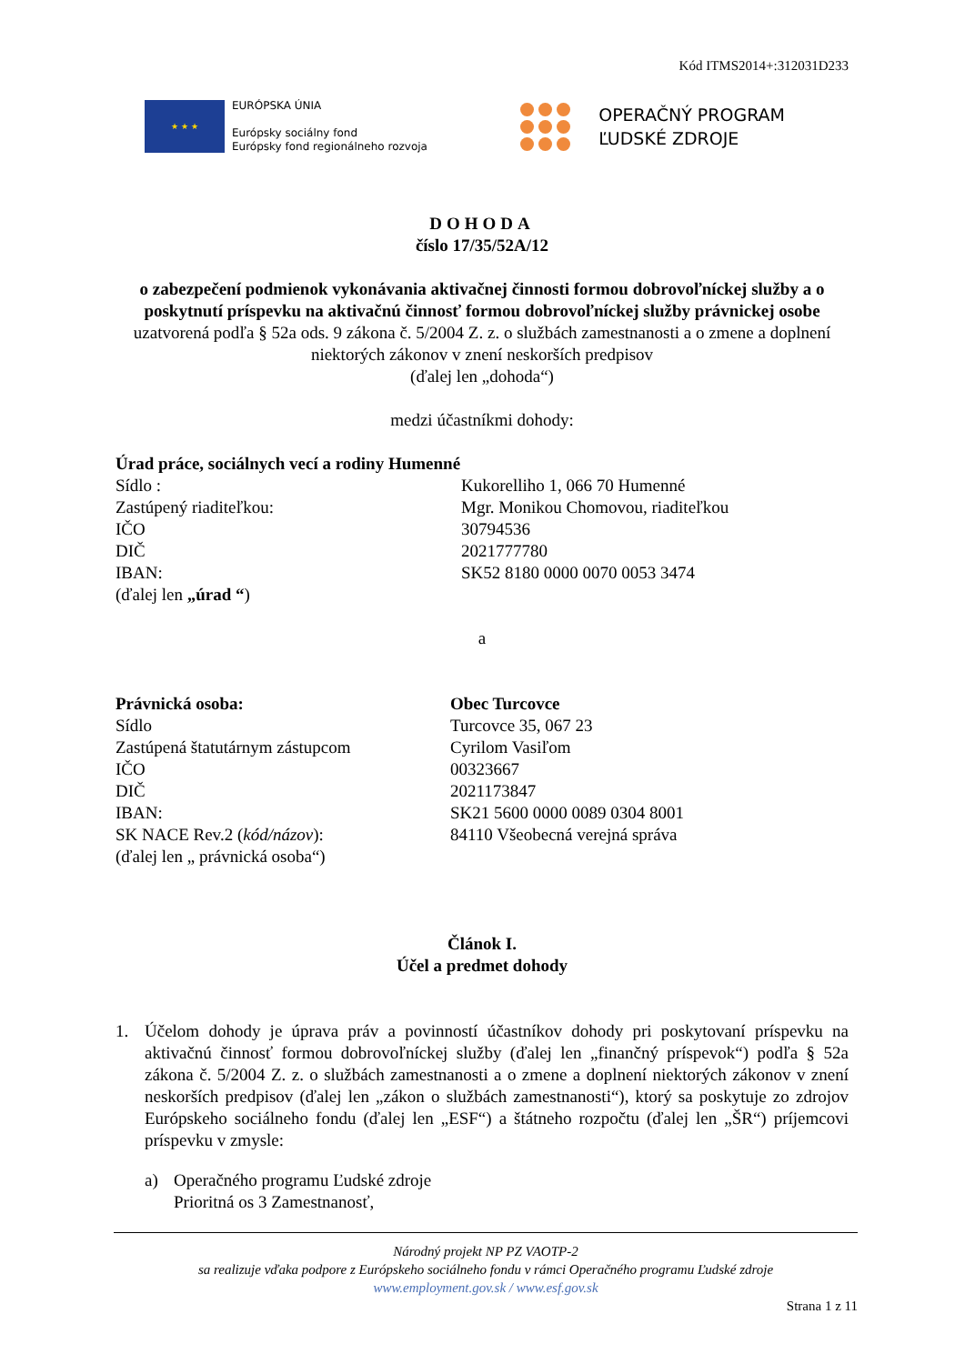Kód ITMS2014+:312031D233
★ ★ ★
EURÓPSKA ÚNIA
Európsky sociálny fond
Európsky fond regionálneho rozvoja
OPERAČNÝ PROGRAM
ĽUDSKÉ ZDROJE
DOHODA
číslo 17/35/52A/12
o zabezpečení podmienok vykonávania aktivačnej činnosti formou dobrovoľníckej služby a o poskytnutí príspevku na aktivačnú činnosť formou dobrovoľníckej služby právnickej osobe
uzatvorená podľa § 52a ods. 9 zákona č. 5/2004 Z. z. o službách zamestnanosti a o zmene a doplnení niektorých zákonov v znení neskorších predpisov
(ďalej len „dohoda“)
medzi účastníkmi dohody:
Úrad práce, sociálnych vecí a rodiny Humenné
Sídlo : Kukorelliho 1, 066 70 Humenné
Zastúpený riaditeľkou: Mgr. Monikou Chomovou, riaditeľkou
IČO 30794536
DIČ 2021777780
IBAN: SK52 8180 0000 0070 0053 3474
(ďalej len „úrad “)
a
Právnická osoba: Obec Turcovce
Sídlo Turcovce 35, 067 23
Zastúpená štatutárnym zástupcom Cyrilom Vasiľom
IČO 00323667
DIČ 2021173847
IBAN: SK21 5600 0000 0089 0304 8001
SK NACE Rev.2 (kód/názov): 84110 Všeobecná verejná správa
(ďalej len „ právnická osoba“)
Článok I.
Účel a predmet dohody
1. Účelom dohody je úprava práv a povinností účastníkov dohody pri poskytovaní príspevku na aktivačnú činnosť formou dobrovoľníckej služby (ďalej len „finančný príspevok“) podľa § 52a zákona č. 5/2004 Z. z. o službách zamestnanosti a o zmene a doplnení niektorých zákonov v znení neskorších predpisov (ďalej len „zákon o službách zamestnanosti“), ktorý sa poskytuje zo zdrojov Európskeho sociálneho fondu (ďalej len „ESF“) a štátneho rozpočtu (ďalej len „ŠR“) príjemcovi príspevku v zmysle:
a) Operačného programu Ľudské zdroje
Prioritná os 3 Zamestnanosť,
Národný projekt NP PZ VAOTP-2
sa realizuje vďaka podpore z Európskeho sociálneho fondu v rámci Operačného programu Ľudské zdroje
www.employment.gov.sk / www.esf.gov.sk
Strana 1 z 11